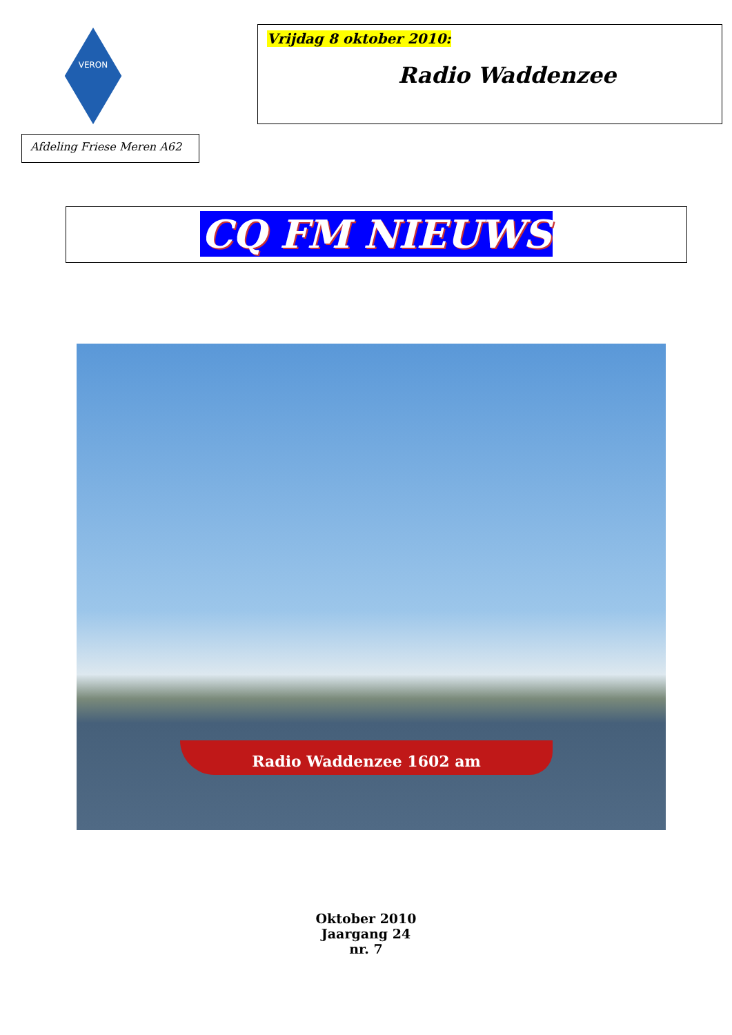VERON
Afdeling Friese Meren A62
Vrijdag 8 oktober 2010:
Radio Waddenzee
CQ FM NIEUWS
Radio Waddenzee 1602 am
Oktober 2010
Jaargang 24
nr. 7